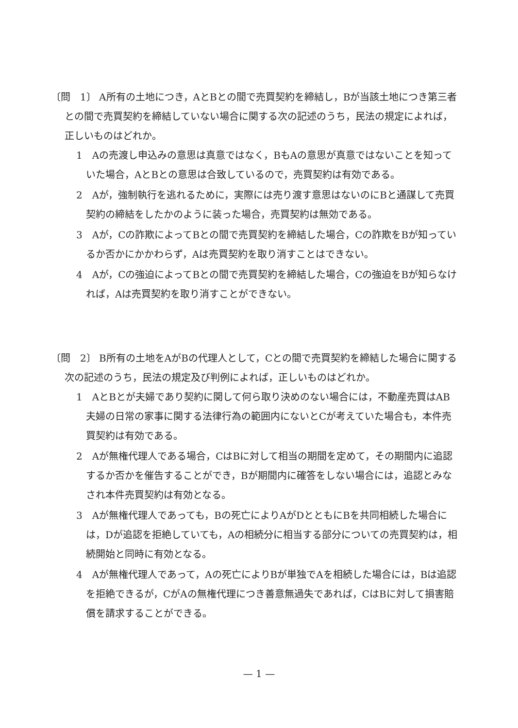〔問　1〕 A所有の土地につき，AとBとの間で売買契約を締結し，Bが当該土地につき第三者との間で売買契約を締結していない場合に関する次の記述のうち，民法の規定によれば，正しいものはどれか。
1　Aの売渡し申込みの意思は真意ではなく，BもAの意思が真意ではないことを知っていた場合，AとBとの意思は合致しているので，売買契約は有効である。
2　Aが，強制執行を逃れるために，実際には売り渡す意思はないのにBと通謀して売買契約の締結をしたかのように装った場合，売買契約は無効である。
3　Aが，Cの詐欺によってBとの間で売買契約を締結した場合，Cの詐欺をBが知っているか否かにかかわらず，Aは売買契約を取り消すことはできない。
4　Aが，Cの強迫によってBとの間で売買契約を締結した場合，Cの強迫をBが知らなければ，Aは売買契約を取り消すことができない。
〔問　2〕 B所有の土地をAがBの代理人として，Cとの間で売買契約を締結した場合に関する次の記述のうち，民法の規定及び判例によれば，正しいものはどれか。
1　AとBとが夫婦であり契約に関して何ら取り決めのない場合には，不動産売買はAB夫婦の日常の家事に関する法律行為の範囲内にないとCが考えていた場合も，本件売買契約は有効である。
2　Aが無権代理人である場合，CはBに対して相当の期間を定めて，その期間内に追認するか否かを催告することができ，Bが期間内に確答をしない場合には，追認とみなされ本件売買契約は有効となる。
3　Aが無権代理人であっても，Bの死亡によりAがDとともにBを共同相続した場合には，Dが追認を拒絶していても，Aの相続分に相当する部分についての売買契約は，相続開始と同時に有効となる。
4　Aが無権代理人であって，Aの死亡によりBが単独でAを相続した場合には，Bは追認を拒絶できるが，CがAの無権代理につき善意無過失であれば，CはBに対して損害賠償を請求することができる。
— 1 —